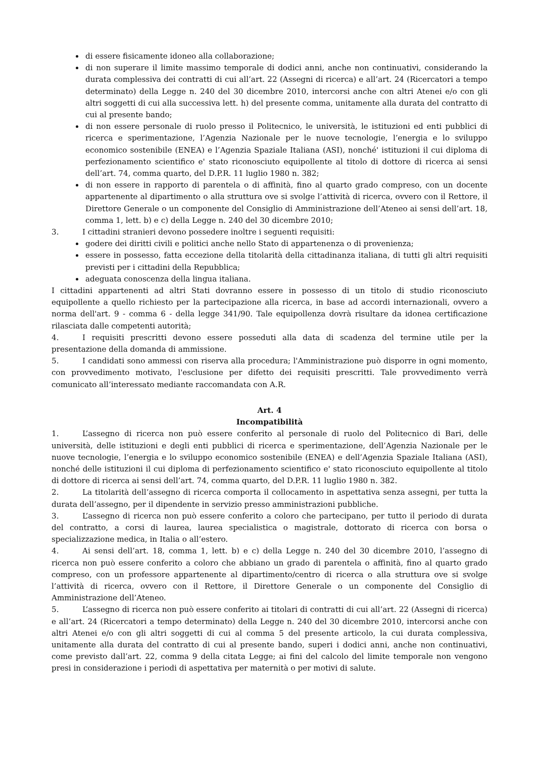di essere fisicamente idoneo alla collaborazione;
di non superare il limite massimo temporale di dodici anni, anche non continuativi, considerando la durata complessiva dei contratti di cui all’art. 22 (Assegni di ricerca) e all’art. 24 (Ricercatori a tempo determinato) della Legge n. 240 del 30 dicembre 2010, intercorsi anche con altri Atenei e/o con gli altri soggetti di cui alla successiva lett. h) del presente comma, unitamente alla durata del contratto di cui al presente bando;
di non essere personale di ruolo presso il Politecnico, le università, le istituzioni ed enti pubblici di ricerca e sperimentazione, l’Agenzia Nazionale per le nuove tecnologie, l’energia e lo sviluppo economico sostenibile (ENEA) e l’Agenzia Spaziale Italiana (ASI), nonché' istituzioni il cui diploma di perfezionamento scientifico e' stato riconosciuto equipollente al titolo di dottore di ricerca ai sensi dell’art. 74, comma quarto, del D.P.R. 11 luglio 1980 n. 382;
di non essere in rapporto di parentela o di affinità, fino al quarto grado compreso, con un docente appartenente al dipartimento o alla struttura ove si svolge l’attività di ricerca, ovvero con il Rettore, il Direttore Generale o un componente del Consiglio di Amministrazione dell’Ateneo ai sensi dell’art. 18, comma 1, lett. b) e c) della Legge n. 240 del 30 dicembre 2010;
3. I cittadini stranieri devono possedere inoltre i seguenti requisiti:
godere dei diritti civili e politici anche nello Stato di appartenenza o di provenienza;
essere in possesso, fatta eccezione della titolarità della cittadinanza italiana, di tutti gli altri requisiti previsti per i cittadini della Repubblica;
adeguata conoscenza della lingua italiana.
I cittadini appartenenti ad altri Stati dovranno essere in possesso di un titolo di studio riconosciuto equipollente a quello richiesto per la partecipazione alla ricerca, in base ad accordi internazionali, ovvero a norma dell'art. 9 - comma 6 - della legge 341/90. Tale equipollenza dovrà risultare da idonea certificazione rilasciata dalle competenti autorità;
4. I requisiti prescritti devono essere posseduti alla data di scadenza del termine utile per la presentazione della domanda di ammissione.
5. I candidati sono ammessi con riserva alla procedura; l'Amministrazione può disporre in ogni momento, con provvedimento motivato, l'esclusione per difetto dei requisiti prescritti. Tale provvedimento verrà comunicato all’interessato mediante raccomandata con A.R.
Art. 4
Incompatibilità
1. L’assegno di ricerca non può essere conferito al personale di ruolo del Politecnico di Bari, delle università, delle istituzioni e degli enti pubblici di ricerca e sperimentazione, dell’Agenzia Nazionale per le nuove tecnologie, l’energia e lo sviluppo economico sostenibile (ENEA) e dell’Agenzia Spaziale Italiana (ASI), nonché delle istituzioni il cui diploma di perfezionamento scientifico e' stato riconosciuto equipollente al titolo di dottore di ricerca ai sensi dell’art. 74, comma quarto, del D.P.R. 11 luglio 1980 n. 382.
2. La titolarità dell’assegno di ricerca comporta il collocamento in aspettativa senza assegni, per tutta la durata dell’assegno, per il dipendente in servizio presso amministrazioni pubbliche.
3. L’assegno di ricerca non può essere conferito a coloro che partecipano, per tutto il periodo di durata del contratto, a corsi di laurea, laurea specialistica o magistrale, dottorato di ricerca con borsa o specializzazione medica, in Italia o all’estero.
4. Ai sensi dell’art. 18, comma 1, lett. b) e c) della Legge n. 240 del 30 dicembre 2010, l’assegno di ricerca non può essere conferito a coloro che abbiano un grado di parentela o affinità, fino al quarto grado compreso, con un professore appartenente al dipartimento/centro di ricerca o alla struttura ove si svolge l’attività di ricerca, ovvero con il Rettore, il Direttore Generale o un componente del Consiglio di Amministrazione dell’Ateneo.
5. L’assegno di ricerca non può essere conferito ai titolari di contratti di cui all’art. 22 (Assegni di ricerca) e all’art. 24 (Ricercatori a tempo determinato) della Legge n. 240 del 30 dicembre 2010, intercorsi anche con altri Atenei e/o con gli altri soggetti di cui al comma 5 del presente articolo, la cui durata complessiva, unitamente alla durata del contratto di cui al presente bando, superi i dodici anni, anche non continuativi, come previsto dall’art. 22, comma 9 della citata Legge; ai fini del calcolo del limite temporale non vengono presi in considerazione i periodi di aspettativa per maternità o per motivi di salute.